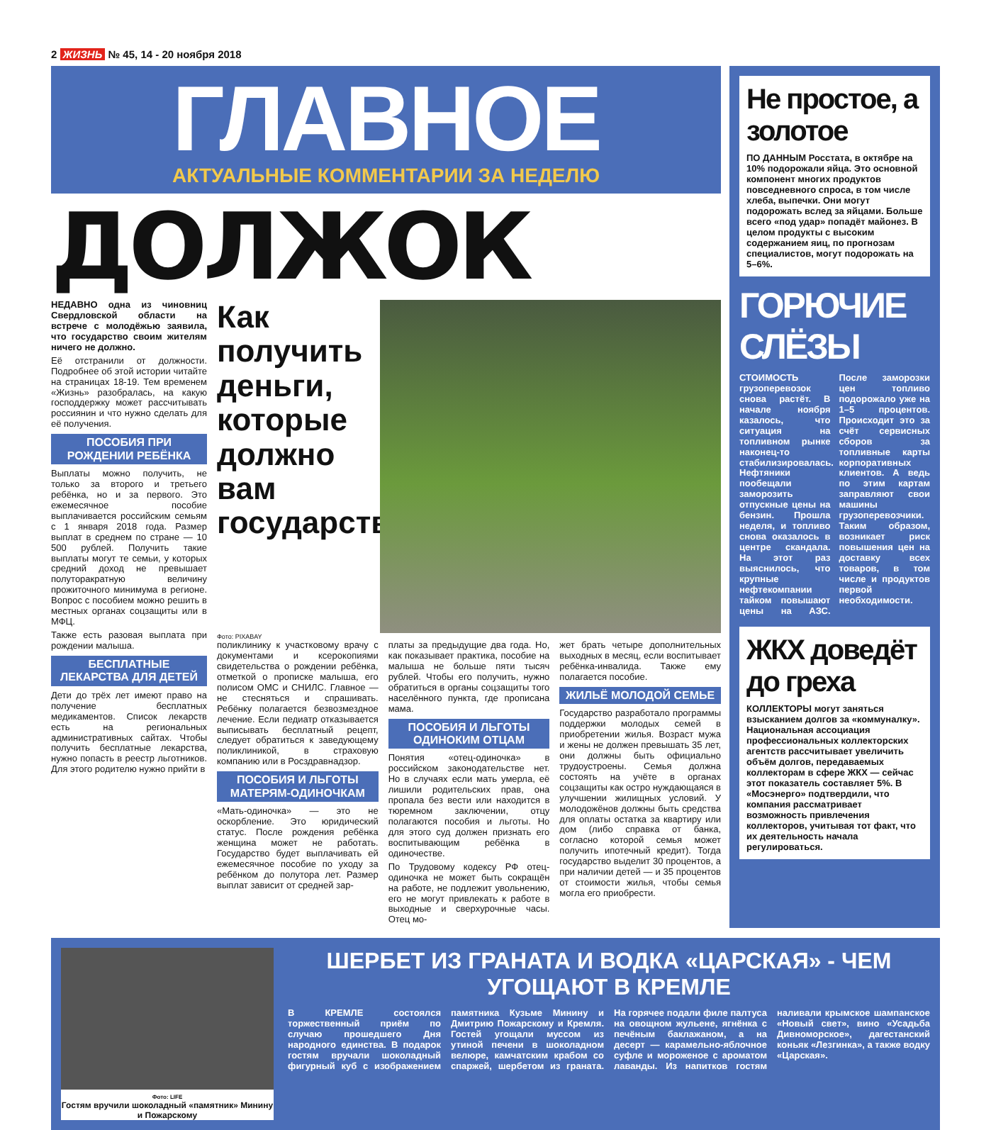2 ЖИЗНЬ № 45, 14 - 20 ноября 2018
ГЛАВНОЕ
АКТУАЛЬНЫЕ КОММЕНТАРИИ ЗА НЕДЕЛЮ
ДОЛЖОК
НЕДАВНО одна из чиновниц Свердловской области на встрече с молодёжью заявила, что государство своим жителям ничего не должно.
Её отстранили от должности. Подробнее об этой истории читайте на страницах 18-19. Тем временем «Жизнь» разобралась, на какую господдержку может рассчитывать россиянин и что нужно сделать для её получения.
ПОСОБИЯ ПРИ РОЖДЕНИИ РЕБЁНКА
Выплаты можно получить, не только за второго и третьего ребёнка, но и за первого. Это ежемесячное пособие выплачивается российским семьям с 1 января 2018 года. Размер выплат в среднем по стране — 10 500 рублей. Получить такие выплаты могут те семьи, у которых средний доход не превышает полуторакратную величину прожиточного минимума в регионе. Вопрос с пособием можно решить в местных органах соцзащиты или в МФЦ.
Также есть разовая выплата при рождении малыша.
БЕСПЛАТНЫЕ ЛЕКАРСТВА ДЛЯ ДЕТЕЙ
Дети до трёх лет имеют право на получение бесплатных медикаментов. Список лекарств есть на региональных административных сайтах. Чтобы получить бесплатные лекарства, нужно попасть в реестр льготников. Для этого родителю нужно прийти в
Как получить деньги, которые должно вам государство
Фото: PIXABAY
поликлинику к участковому врачу с документами и ксерокопиями свидетельства о рождении ребёнка, отметкой о прописке малыша, его полисом ОМС и СНИЛС. Главное — не стесняться и спрашивать. Ребёнку полагается безвозмездное лечение. Если педиатр отказывается выписывать бесплатный рецепт, следует обратиться к заведующему поликлиникой, в страховую компанию или в Росздравнадзор.
ПОСОБИЯ И ЛЬГОТЫ МАТЕРЯМ-ОДИНОЧКАМ
«Мать-одиночка» — это не оскорбление. Это юридический статус. После рождения ребёнка женщина может не работать. Государство будет выплачивать ей ежемесячное пособие по уходу за ребёнком до полутора лет. Размер выплат зависит от средней зар-
платы за предыдущие два года. Но, как показывает практика, пособие на малыша не больше пяти тысяч рублей. Чтобы его получить, нужно обратиться в органы соцзащиты того населённого пункта, где прописана мама.
ПОСОБИЯ И ЛЬГОТЫ ОДИНОКИМ ОТЦАМ
Понятия «отец-одиночка» в российском законодательстве нет. Но в случаях если мать умерла, её лишили родительских прав, она пропала без вести или находится в тюремном заключении, отцу полагаются пособия и льготы. Но для этого суд должен признать его воспитывающим ребёнка в одиночестве.
По Трудовому кодексу РФ отец-одиночка не может быть сокращён на работе, не подлежит увольнению, его не могут привлекать к работе в выходные и сверхурочные часы. Отец мо-
жет брать четыре дополнительных выходных в месяц, если воспитывает ребёнка-инвалида. Также ему полагается пособие.
ЖИЛЬЁ МОЛОДОЙ СЕМЬЕ
Государство разработало программы поддержки молодых семей в приобретении жилья. Возраст мужа и жены не должен превышать 35 лет, они должны быть официально трудоустроены. Семья должна состоять на учёте в органах соцзащиты как остро нуждающаяся в улучшении жилищных условий. У молодожёнов должны быть средства для оплаты остатка за квартиру или дом (либо справка от банка, согласно которой семья может получить ипотечный кредит). Тогда государство выделит 30 процентов, а при наличии детей — и 35 процентов от стоимости жилья, чтобы семья могла его приобрести.
Не простое, а золотое
ПО ДАННЫМ Росстата, в октябре на 10% подорожали яйца. Это основной компонент многих продуктов повседневного спроса, в том числе хлеба, выпечки. Они могут подорожать вслед за яйцами. Больше всего «под удар» попадёт майонез. В целом продукты с высоким содержанием яиц, по прогнозам специалистов, могут подорожать на 5–6%.
ГОРЮЧИЕ СЛЁЗЫ
СТОИМОСТЬ грузоперевозок снова растёт. В начале ноября казалось, что ситуация на топливном рынке наконец-то стабилизировалась. Нефтяники пообещали заморозить отпускные цены на бензин. Прошла неделя, и топливо снова оказалось в центре скандала. На этот раз выяснилось, что крупные нефтекомпании тайком повышают цены на АЗС. После заморозки цен топливо подорожало уже на 1–5 процентов. Происходит это за счёт сервисных сборов за топливные карты корпоративных клиентов. А ведь по этим картам заправляют свои машины грузоперевозчики. Таким образом, возникает риск повышения цен на доставку всех товаров, в том числе и продуктов первой необходимости.
ЖКХ доведёт до греха
КОЛЛЕКТОРЫ могут заняться взысканием долгов за «коммуналку». Национальная ассоциация профессиональных коллекторских агентств рассчитывает увеличить объём долгов, передаваемых коллекторам в сфере ЖКХ — сейчас этот показатель составляет 5%. В «Мосэнерго» подтвердили, что компания рассматривает возможность привлечения коллекторов, учитывая тот факт, что их деятельность начала регулироваться.
Фото: LIFE
Гостям вручили шоколадный «памятник» Минину и Пожарскому
ШЕРБЕТ ИЗ ГРАНАТА И ВОДКА «ЦАРСКАЯ» - ЧЕМ УГОЩАЮТ В КРЕМЛЕ
В КРЕМЛЕ состоялся торжественный приём по случаю прошедшего Дня народного единства. В подарок гостям вручали шоколадный фигурный куб с изображением памятника Кузьме Минину и Дмитрию Пожарскому и Кремля. Гостей угощали муссом из утиной печени в шоколадном велюре, камчатским крабом со спаржей, шербетом из граната. На горячее подали филе палтуса на овощном жульене, ягнёнка с печёным баклажаном, а на десерт — карамельно-яблочное суфле и мороженое с ароматом лаванды. Из напитков гостям наливали крымское шампанское «Новый свет», вино «Усадьба Дивноморское», дагестанский коньяк «Лезгинка», а также водку «Царская».